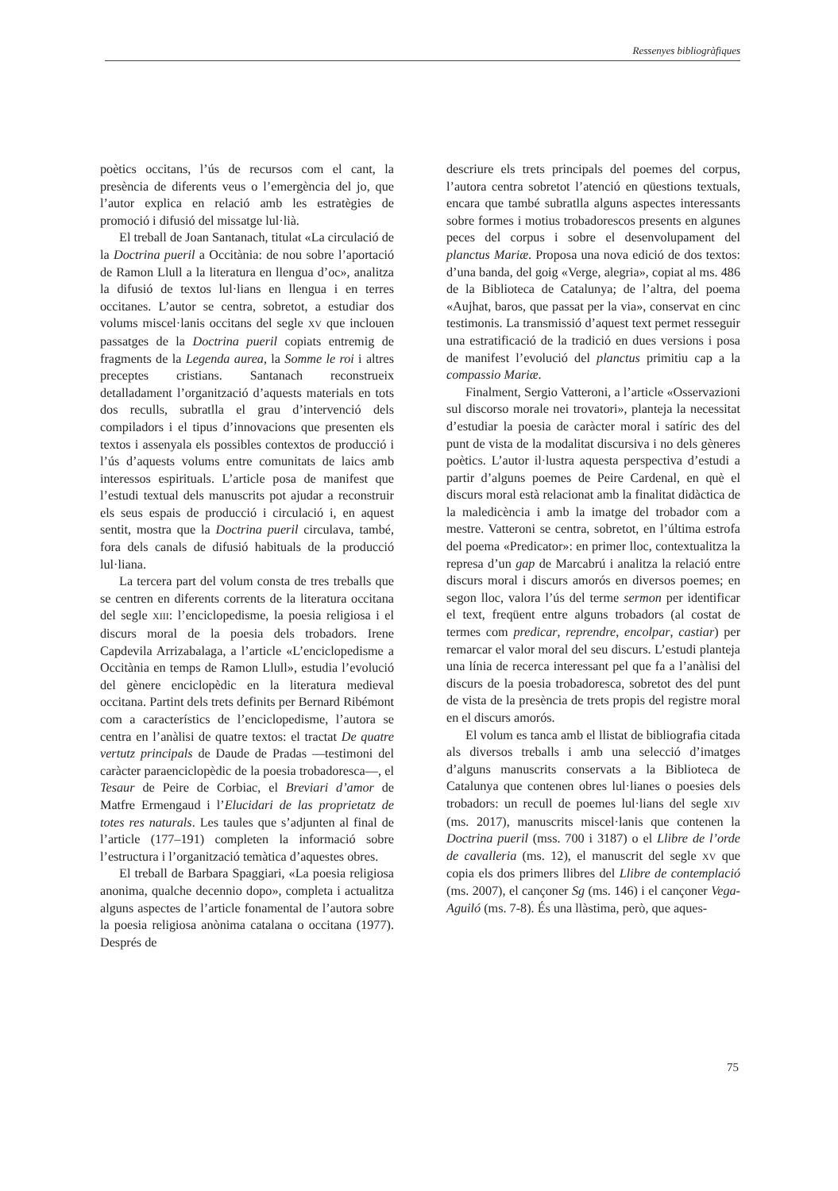Ressenyes bibliogràfiques
poètics occitans, l’ús de recursos com el cant, la presència de diferents veus o l’emergència del jo, que l’autor explica en relació amb les estratègies de promoció i difusió del missatge lul·lià.
El treball de Joan Santanach, titulat «La circulació de la Doctrina pueril a Occitània: de nou sobre l’aportació de Ramon Llull a la literatura en llengua d’oc», analitza la difusió de textos lul·lians en llengua i en terres occitanes. L’autor se centra, sobretot, a estudiar dos volums miscel·lanis occitans del segle XV que inclouen passatges de la Doctrina pueril copiats entremig de fragments de la Legenda aurea, la Somme le roi i altres preceptes cristians. Santanach reconstrueix detalladament l’organització d’aquests materials en tots dos reculls, subratlla el grau d’intervenció dels compiladors i el tipus d’innovacions que presenten els textos i assenyala els possibles contextos de producció i l’ús d’aquests volums entre comunitats de laics amb interessos espirituals. L’article posa de manifest que l’estudi textual dels manuscrits pot ajudar a reconstruir els seus espais de producció i circulació i, en aquest sentit, mostra que la Doctrina pueril circulava, també, fora dels canals de difusió habituals de la producció lul·liana.
La tercera part del volum consta de tres treballs que se centren en diferents corrents de la literatura occitana del segle XIII: l’enciclopedisme, la poesia religiosa i el discurs moral de la poesia dels trobadors. Irene Capdevila Arrizabalaga, a l’article «L’enciclopedisme a Occitània en temps de Ramon Llull», estudia l’evolució del gènere enciclopèdic en la literatura medieval occitana. Partint dels trets definits per Bernard Ribémont com a característics de l’enciclopedisme, l’autora se centra en l’anàlisi de quatre textos: el tractat De quatre vertutz principals de Daude de Pradas —testimoni del caràcter paraenciclopèdic de la poesia trobadoresca—, el Tesaur de Peire de Corbiac, el Breviari d’amor de Matfre Ermengaud i l’Elucidari de las proprietatz de totes res naturals. Les taules que s’adjunten al final de l’article (177–191) completen la informació sobre l’estructura i l’organització temàtica d’aquestes obres.
El treball de Barbara Spaggiari, «La poesia religiosa anonima, qualche decennio dopo», completa i actualitza alguns aspectes de l’article fonamental de l’autora sobre la poesia religiosa anònima catalana o occitana (1977). Després de
descriure els trets principals del poemes del corpus, l’autora centra sobretot l’atenció en qüestions textuals, encara que també subratlla alguns aspectes interessants sobre formes i motius trobadorescos presents en algunes peces del corpus i sobre el desenvolupament del planctus Mariæ. Proposa una nova edició de dos textos: d’una banda, del goig «Verge, alegria», copiat al ms. 486 de la Biblioteca de Catalunya; de l’altra, del poema «Aujhat, baros, que passat per la via», conservat en cinc testimonis. La transmissió d’aquest text permet resseguir una estratificació de la tradició en dues versions i posa de manifest l’evolució del planctus primitiu cap a la compassio Mariæ.
Finalment, Sergio Vatteroni, a l’article «Osservazioni sul discorso morale nei trovatori», planteja la necessitat d’estudiar la poesia de caràcter moral i satíric des del punt de vista de la modalitat discursiva i no dels gèneres poètics. L’autor il·lustra aquesta perspectiva d’estudi a partir d’alguns poemes de Peire Cardenal, en què el discurs moral està relacionat amb la finalitat didàctica de la maledicència i amb la imatge del trobador com a mestre. Vatteroni se centra, sobretot, en l’última estrofa del poema «Predicator»: en primer lloc, contextualitza la represa d’un gap de Marcabrú i analitza la relació entre discurs moral i discurs amorós en diversos poemes; en segon lloc, valora l’ús del terme sermon per identificar el text, freqüent entre alguns trobadors (al costat de termes com predicar, reprendre, encolpar, castiar) per remarcar el valor moral del seu discurs. L’estudi planteja una línia de recerca interessant pel que fa a l’anàlisi del discurs de la poesia trobadoresca, sobretot des del punt de vista de la presència de trets propis del registre moral en el discurs amorós.
El volum es tanca amb el llistat de bibliografia citada als diversos treballs i amb una selecció d’imatges d’alguns manuscrits conservats a la Biblioteca de Catalunya que contenen obres lul·lianes o poesies dels trobadors: un recull de poemes lul·lians del segle XIV (ms. 2017), manuscrits miscel·lanis que contenen la Doctrina pueril (mss. 700 i 3187) o el Llibre de l’orde de cavalleria (ms. 12), el manuscrit del segle XV que copia els dos primers llibres del Llibre de contemplació (ms. 2007), el cançoner Sg (ms. 146) i el cançoner Vega-Aguiló (ms. 7-8). És una llàstima, però, que aques-
75